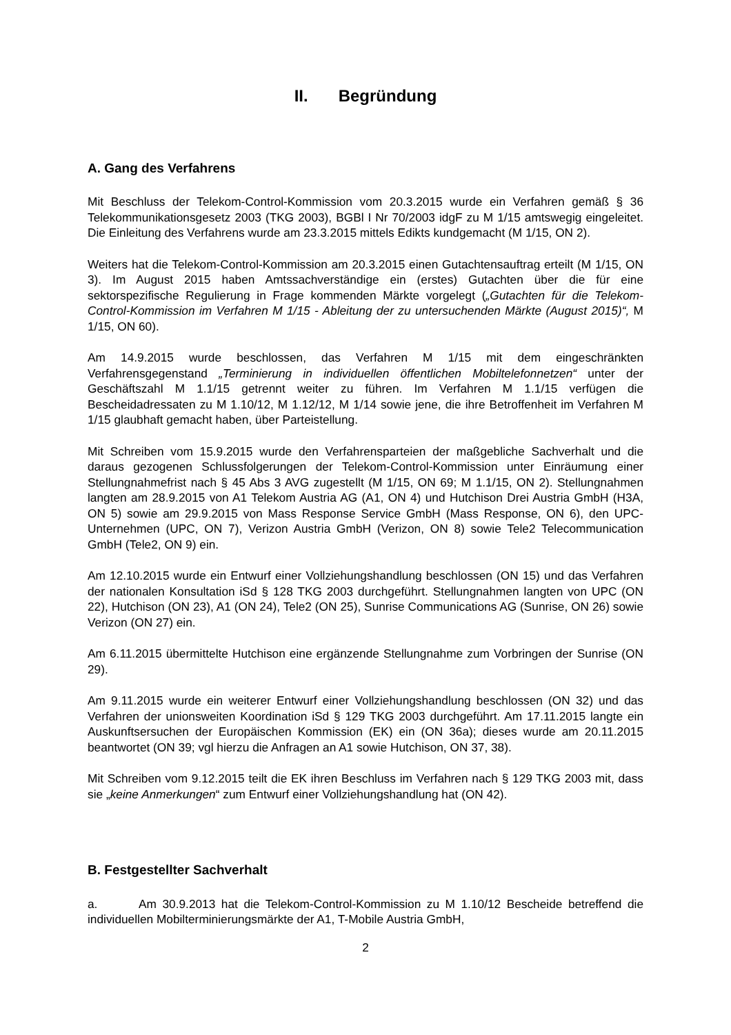II. Begründung
A. Gang des Verfahrens
Mit Beschluss der Telekom-Control-Kommission vom 20.3.2015 wurde ein Verfahren gemäß § 36 Telekommunikationsgesetz 2003 (TKG 2003), BGBl I Nr 70/2003 idgF zu M 1/15 amtswegig eingeleitet. Die Einleitung des Verfahrens wurde am 23.3.2015 mittels Edikts kundgemacht (M 1/15, ON 2).
Weiters hat die Telekom-Control-Kommission am 20.3.2015 einen Gutachtensauftrag erteilt (M 1/15, ON 3). Im August 2015 haben Amtssachverständige ein (erstes) Gutachten über die für eine sektorspezifische Regulierung in Frage kommenden Märkte vorgelegt („Gutachten für die Telekom-Control-Kommission im Verfahren M 1/15 - Ableitung der zu untersuchenden Märkte (August 2015)“, M 1/15, ON 60).
Am 14.9.2015 wurde beschlossen, das Verfahren M 1/15 mit dem eingeschränkten Verfahrensgegenstand „Terminierung in individuellen öffentlichen Mobiltelefonnetzen“ unter der Geschäftszahl M 1.1/15 getrennt weiter zu führen. Im Verfahren M 1.1/15 verfügen die Bescheidadressaten zu M 1.10/12, M 1.12/12, M 1/14 sowie jene, die ihre Betroffenheit im Verfahren M 1/15 glaubhaft gemacht haben, über Parteistellung.
Mit Schreiben vom 15.9.2015 wurde den Verfahrensparteien der maßgebliche Sachverhalt und die daraus gezogenen Schlussfolgerungen der Telekom-Control-Kommission unter Einräumung einer Stellungnahmefrist nach § 45 Abs 3 AVG zugestellt (M 1/15, ON 69; M 1.1/15, ON 2). Stellungnahmen langten am 28.9.2015 von A1 Telekom Austria AG (A1, ON 4) und Hutchison Drei Austria GmbH (H3A, ON 5) sowie am 29.9.2015 von Mass Response Service GmbH (Mass Response, ON 6), den UPC-Unternehmen (UPC, ON 7), Verizon Austria GmbH (Verizon, ON 8) sowie Tele2 Telecommunication GmbH (Tele2, ON 9) ein.
Am 12.10.2015 wurde ein Entwurf einer Vollziehungshandlung beschlossen (ON 15) und das Verfahren der nationalen Konsultation iSd § 128 TKG 2003 durchgeführt. Stellungnahmen langten von UPC (ON 22), Hutchison (ON 23), A1 (ON 24), Tele2 (ON 25), Sunrise Communications AG (Sunrise, ON 26) sowie Verizon (ON 27) ein.
Am 6.11.2015 übermittelte Hutchison eine ergänzende Stellungnahme zum Vorbringen der Sunrise (ON 29).
Am 9.11.2015 wurde ein weiterer Entwurf einer Vollziehungshandlung beschlossen (ON 32) und das Verfahren der unionsweiten Koordination iSd § 129 TKG 2003 durchgeführt. Am 17.11.2015 langte ein Auskunftsersuchen der Europäischen Kommission (EK) ein (ON 36a); dieses wurde am 20.11.2015 beantwortet (ON 39; vgl hierzu die Anfragen an A1 sowie Hutchison, ON 37, 38).
Mit Schreiben vom 9.12.2015 teilt die EK ihren Beschluss im Verfahren nach § 129 TKG 2003 mit, dass sie „keine Anmerkungen“ zum Entwurf einer Vollziehungshandlung hat (ON 42).
B. Festgestellter Sachverhalt
a. Am 30.9.2013 hat die Telekom-Control-Kommission zu M 1.10/12 Bescheide betreffend die individuellen Mobilterminierungsmärkte der A1, T-Mobile Austria GmbH,
2